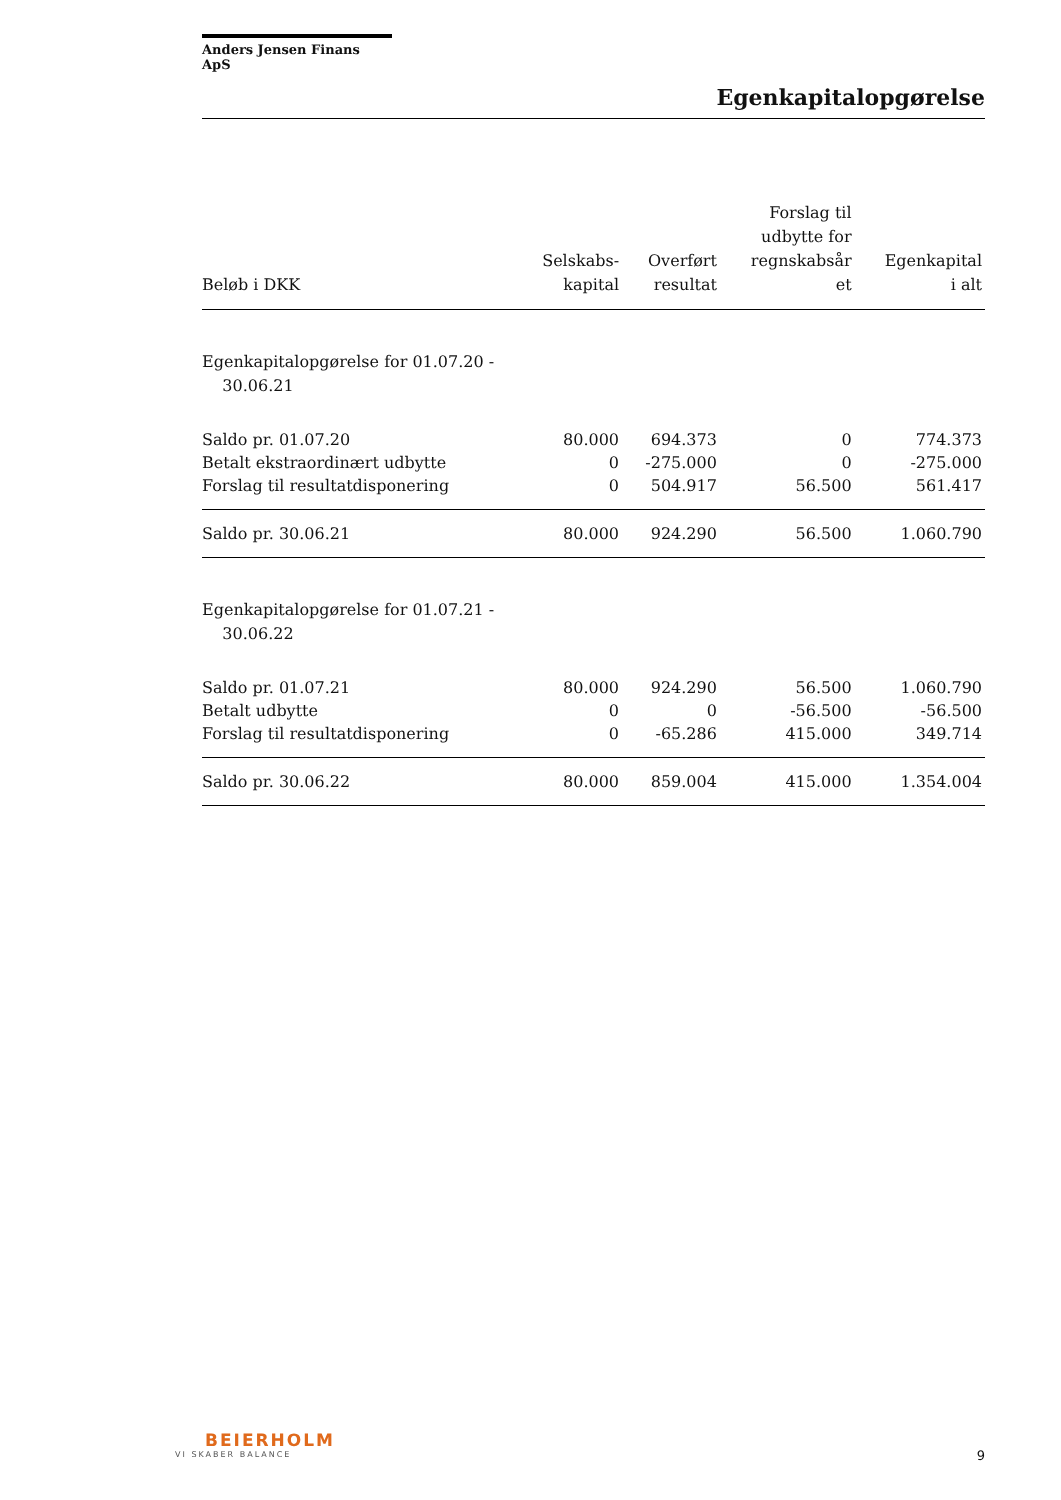Anders Jensen Finans ApS
Egenkapitalopgørelse
| Beløb i DKK | Selskabs- kapital | Overført resultat | Forslag til udbytte for regnskabsår et | Egenkapital i alt |
| --- | --- | --- | --- | --- |
| Egenkapitalopgørelse for 01.07.20 - 30.06.21 | | | | |
| Saldo pr. 01.07.20 | 80.000 | 694.373 | 0 | 774.373 |
| Betalt ekstraordinært udbytte | 0 | -275.000 | 0 | -275.000 |
| Forslag til resultatdisponering | 0 | 504.917 | 56.500 | 561.417 |
| Saldo pr. 30.06.21 | 80.000 | 924.290 | 56.500 | 1.060.790 |
| Egenkapitalopgørelse for 01.07.21 - 30.06.22 | | | | |
| Saldo pr. 01.07.21 | 80.000 | 924.290 | 56.500 | 1.060.790 |
| Betalt udbytte | 0 | 0 | -56.500 | -56.500 |
| Forslag til resultatdisponering | 0 | -65.286 | 415.000 | 349.714 |
| Saldo pr. 30.06.22 | 80.000 | 859.004 | 415.000 | 1.354.004 |
BEIERHOLM
VI SKABER BALANCE
9